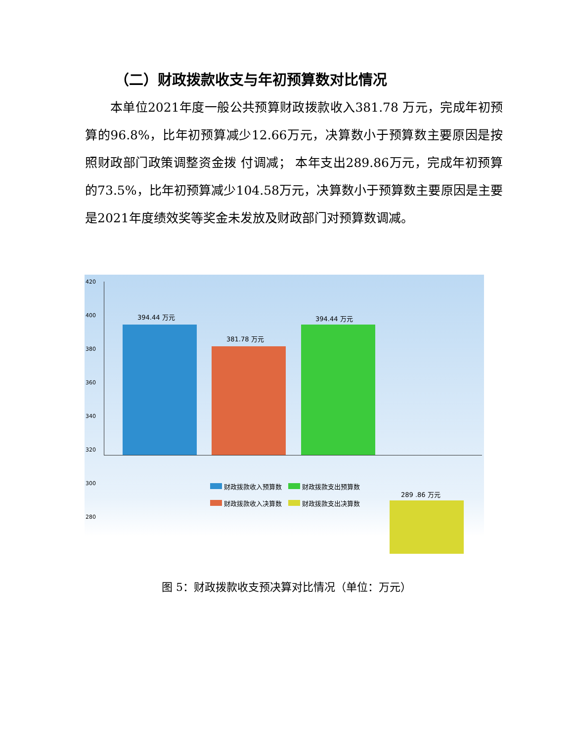（二）财政拨款收支与年初预算数对比情况
　　本单位2021年度一般公共预算财政拨款收入381.78 万元，完成年初预算的96.8%，比年初预算减少12.66万元，决算数小于预算数主要原因是按照财政部门政策调整资金拨 付调减； 本年支出289.86万元，完成年初预算的73.5%，比年初预算减少104.58万元，决算数小于预算数主要原因是主要是2021年度绩效奖等奖金未发放及财政部门对预算数调减。
420
400
380
360
340
320
300
280
394.44 万元
381.78 万元
394.44 万元
289 .86 万元
财政拨款收入预算数　 财政拨款支出预算数
财政拨款收入决算数　 财政拨款支出决算数
图 5：财政拨款收支预决算对比情况（单位：万元）